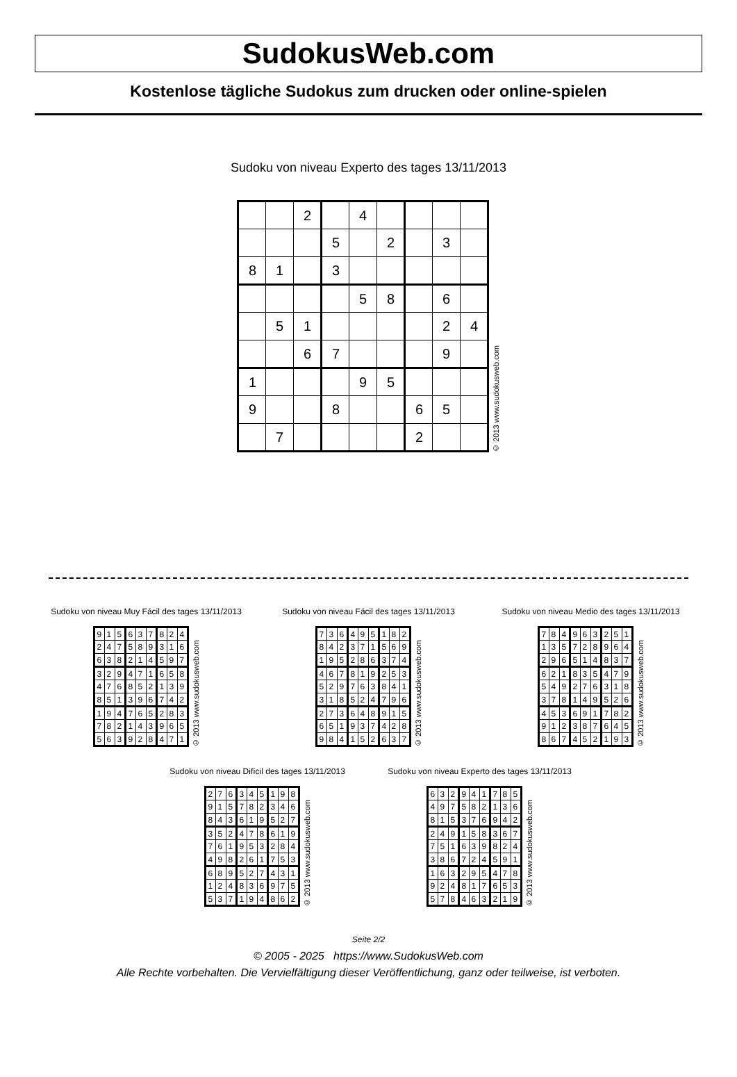SudokusWeb.com
Kostenlose tägliche Sudokus zum drucken oder online-spielen
Sudoku von niveau Experto des tages 13/11/2013
| | | 2 | | 4 | | | | |
| | | | 5 | | 2 | | 3 | |
| 8 | 1 | | 3 | | | | | |
| | | | | 5 | 8 | | 6 | |
| | 5 | 1 | | | | | 2 | 4 |
| | | 6 | 7 | | | | 9 | |
| 1 | | | | 9 | 5 | | | |
| 9 | | | 8 | | | 6 | 5 | |
| | 7 | | | | | 2 | | |
© 2013 www.sudokusweb.com
Sudoku von niveau Muy Fácil des tages 13/11/2013
| 9 | 1 | 5 | 6 | 3 | 7 | 8 | 2 | 4 |
| 2 | 4 | 7 | 5 | 8 | 9 | 3 | 1 | 6 |
| 6 | 3 | 8 | 2 | 1 | 4 | 5 | 9 | 7 |
| 3 | 2 | 9 | 4 | 7 | 1 | 6 | 5 | 8 |
| 4 | 7 | 6 | 8 | 5 | 2 | 1 | 3 | 9 |
| 8 | 5 | 1 | 3 | 9 | 6 | 7 | 4 | 2 |
| 1 | 9 | 4 | 7 | 6 | 5 | 2 | 8 | 3 |
| 7 | 8 | 2 | 1 | 4 | 3 | 9 | 6 | 5 |
| 5 | 6 | 3 | 9 | 2 | 8 | 4 | 7 | 1 |
© 2013 www.sudokusweb.com
Sudoku von niveau Fácil des tages 13/11/2013
| 7 | 3 | 6 | 4 | 9 | 5 | 1 | 8 | 2 |
| 8 | 4 | 2 | 3 | 7 | 1 | 5 | 6 | 9 |
| 1 | 9 | 5 | 2 | 8 | 6 | 3 | 7 | 4 |
| 4 | 6 | 7 | 8 | 1 | 9 | 2 | 5 | 3 |
| 5 | 2 | 9 | 7 | 6 | 3 | 8 | 4 | 1 |
| 3 | 1 | 8 | 5 | 2 | 4 | 7 | 9 | 6 |
| 2 | 7 | 3 | 6 | 4 | 8 | 9 | 1 | 5 |
| 6 | 5 | 1 | 9 | 3 | 7 | 4 | 2 | 8 |
| 9 | 8 | 4 | 1 | 5 | 2 | 6 | 3 | 7 |
© 2013 www.sudokusweb.com
Sudoku von niveau Medio des tages 13/11/2013
| 7 | 8 | 4 | 9 | 6 | 3 | 2 | 5 | 1 |
| 1 | 3 | 5 | 7 | 2 | 8 | 9 | 6 | 4 |
| 2 | 9 | 6 | 5 | 1 | 4 | 8 | 3 | 7 |
| 6 | 2 | 1 | 8 | 3 | 5 | 4 | 7 | 9 |
| 5 | 4 | 9 | 2 | 7 | 6 | 3 | 1 | 8 |
| 3 | 7 | 8 | 1 | 4 | 9 | 5 | 2 | 6 |
| 4 | 5 | 3 | 6 | 9 | 1 | 7 | 8 | 2 |
| 9 | 1 | 2 | 3 | 8 | 7 | 6 | 4 | 5 |
| 8 | 6 | 7 | 4 | 5 | 2 | 1 | 9 | 3 |
© 2013 www.sudokusweb.com
Sudoku von niveau Difícil des tages 13/11/2013
| 2 | 7 | 6 | 3 | 4 | 5 | 1 | 9 | 8 |
| 9 | 1 | 5 | 7 | 8 | 2 | 3 | 4 | 6 |
| 8 | 4 | 3 | 6 | 1 | 9 | 5 | 2 | 7 |
| 3 | 5 | 2 | 4 | 7 | 8 | 6 | 1 | 9 |
| 7 | 6 | 1 | 9 | 5 | 3 | 2 | 8 | 4 |
| 4 | 9 | 8 | 2 | 6 | 1 | 7 | 5 | 3 |
| 6 | 8 | 9 | 5 | 2 | 7 | 4 | 3 | 1 |
| 1 | 2 | 4 | 8 | 3 | 6 | 9 | 7 | 5 |
| 5 | 3 | 7 | 1 | 9 | 4 | 8 | 6 | 2 |
© 2013 www.sudokusweb.com
Sudoku von niveau Experto des tages 13/11/2013
| 6 | 3 | 2 | 9 | 4 | 1 | 7 | 8 | 5 |
| 4 | 9 | 7 | 5 | 8 | 2 | 1 | 3 | 6 |
| 8 | 1 | 5 | 3 | 7 | 6 | 9 | 4 | 2 |
| 2 | 4 | 9 | 1 | 5 | 8 | 3 | 6 | 7 |
| 7 | 5 | 1 | 6 | 3 | 9 | 8 | 2 | 4 |
| 3 | 8 | 6 | 7 | 2 | 4 | 5 | 9 | 1 |
| 1 | 6 | 3 | 2 | 9 | 5 | 4 | 7 | 8 |
| 9 | 2 | 4 | 8 | 1 | 7 | 6 | 5 | 3 |
| 5 | 7 | 8 | 4 | 6 | 3 | 2 | 1 | 9 |
© 2013 www.sudokusweb.com
Seite 2/2
© 2005 - 2025 https://www.SudokusWeb.com
Alle Rechte vorbehalten. Die Vervielfältigung dieser Veröffentlichung, ganz oder teilweise, ist verboten.